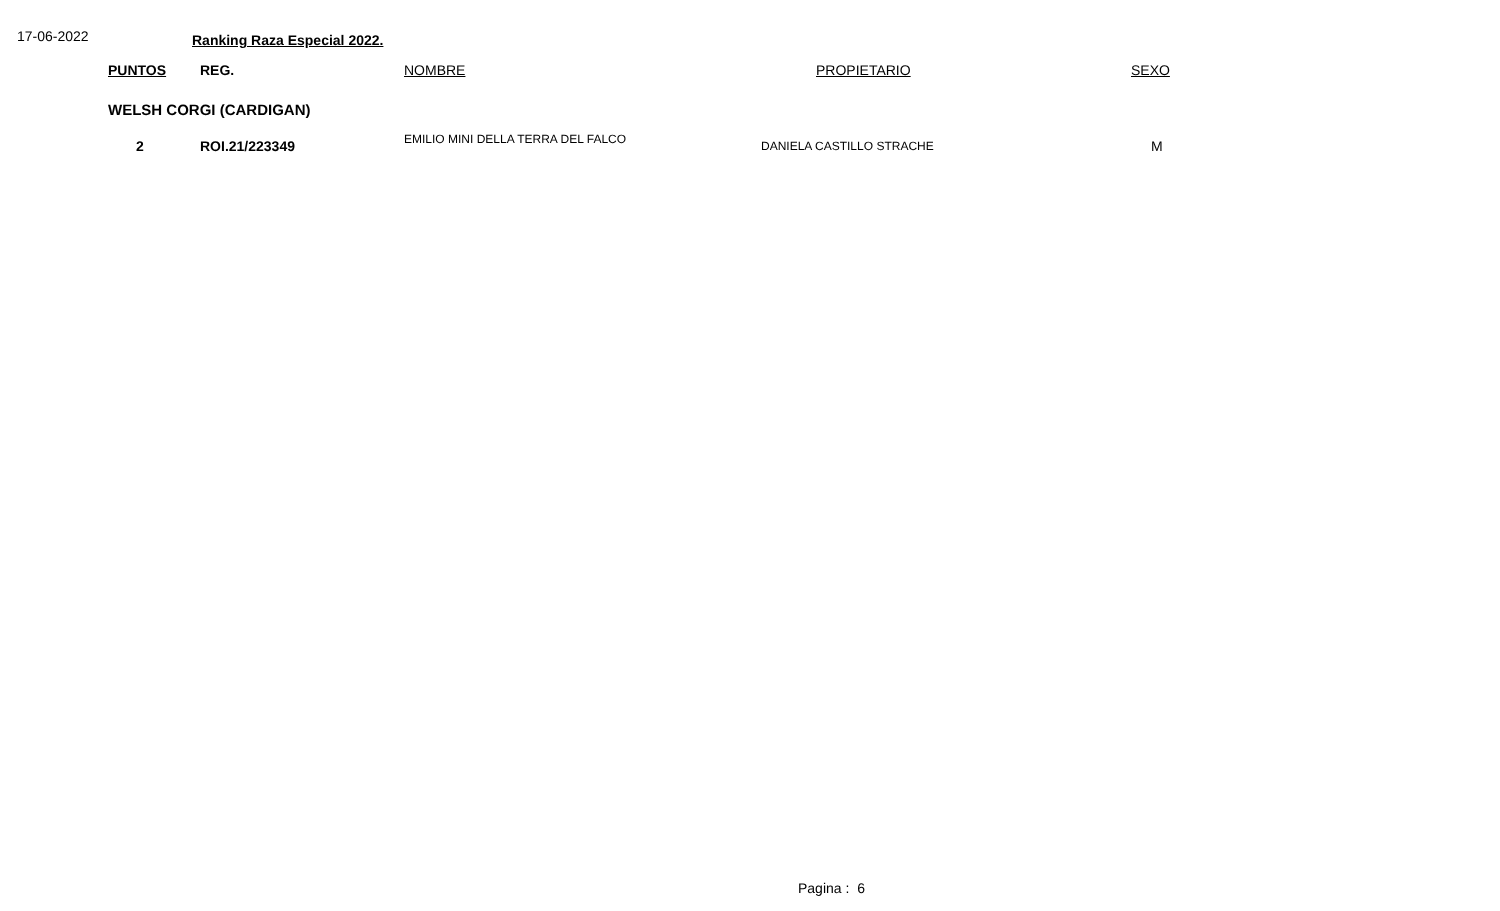17-06-2022
Ranking Raza Especial 2022.
| | PUNTOS | REG. | NOMBRE | PROPIETARIO | SEXO |
| --- | --- | --- | --- | --- | --- |
| | WELSH CORGI (CARDIGAN) | | | | |
| | 2 | ROI.21/223349 | EMILIO MINI DELLA TERRA DEL FALCO | DANIELA CASTILLO STRACHE | M |
Pagina : 6